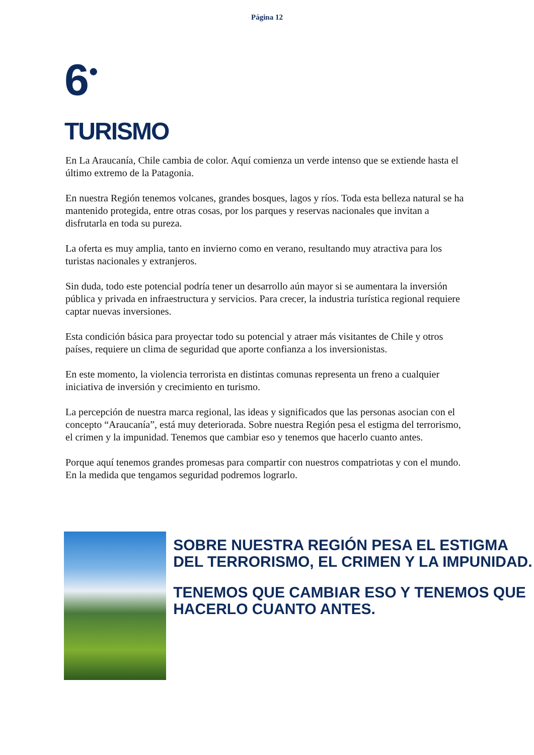Página 12
6<sup>•</sup>
TURISMO
En La Araucanía, Chile cambia de color. Aquí comienza un verde intenso que se extiende hasta el último extremo de la Patagonia.
En nuestra Región tenemos volcanes, grandes bosques, lagos y ríos. Toda esta belleza natural se ha mantenido protegida, entre otras cosas, por los parques y reservas nacionales que invitan a disfrutarla en toda su pureza.
La oferta es muy amplia, tanto en invierno como en verano, resultando muy atractiva para los turistas nacionales y extranjeros.
Sin duda, todo este potencial podría tener un desarrollo aún mayor si se aumentara la inversión pública y privada en infraestructura y servicios. Para crecer, la industria turística regional requiere captar nuevas inversiones.
Esta condición básica para proyectar todo su potencial y atraer más visitantes de Chile y otros países, requiere un clima de seguridad que aporte confianza a los inversionistas.
En este momento, la violencia terrorista en distintas comunas representa un freno a cualquier iniciativa de inversión y crecimiento en turismo.
La percepción de nuestra marca regional, las ideas y significados que las personas asocian con el concepto “Araucanía”, está muy deteriorada. Sobre nuestra Región pesa el estigma del terrorismo, el crimen y la impunidad. Tenemos que cambiar eso y tenemos que hacerlo cuanto antes.
Porque aquí tenemos grandes promesas para compartir con nuestros compatriotas y con el mundo. En la medida que tengamos seguridad podremos lograrlo.
SOBRE NUESTRA REGIÓN PESA EL ESTIGMA DEL TERRORISMO, EL CRIMEN Y LA IMPUNIDAD.
TENEMOS QUE CAMBIAR ESO Y TENEMOS QUE HACERLO CUANTO ANTES.